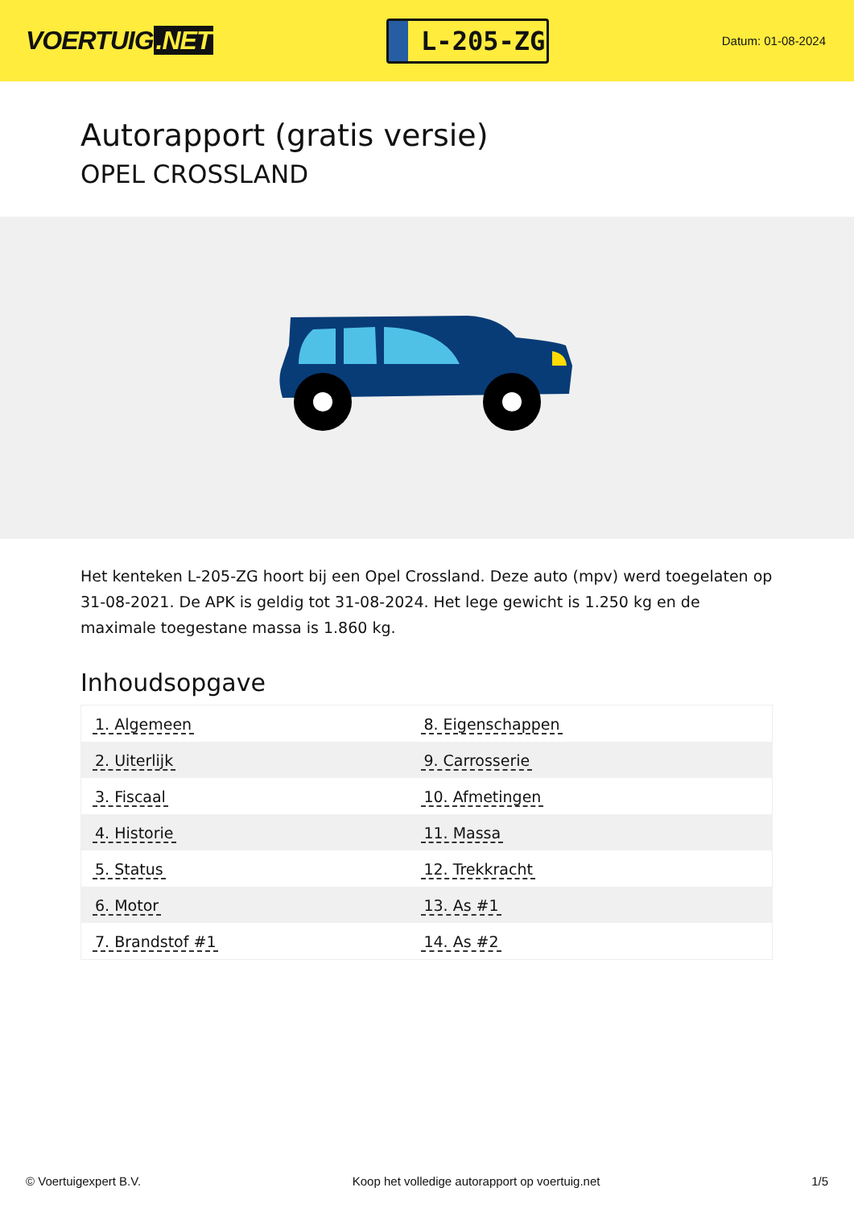VOERTUIG.NET
L-205-ZG
Datum: 01-08-2024
Autorapport (gratis versie)
OPEL CROSSLAND
Het kenteken L-205-ZG hoort bij een Opel Crossland. Deze auto (mpv) werd toegelaten op 31-08-2021. De APK is geldig tot 31-08-2024. Het lege gewicht is 1.250 kg en de maximale toegestane massa is 1.860 kg.
Inhoudsopgave
| 1. Algemeen | 8. Eigenschappen |
| 2. Uiterlijk | 9. Carrosserie |
| 3. Fiscaal | 10. Afmetingen |
| 4. Historie | 11. Massa |
| 5. Status | 12. Trekkracht |
| 6. Motor | 13. As #1 |
| 7. Brandstof #1 | 14. As #2 |
© Voertuigexpert B.V. Koop het volledige autorapport op voertuig.net 1/5